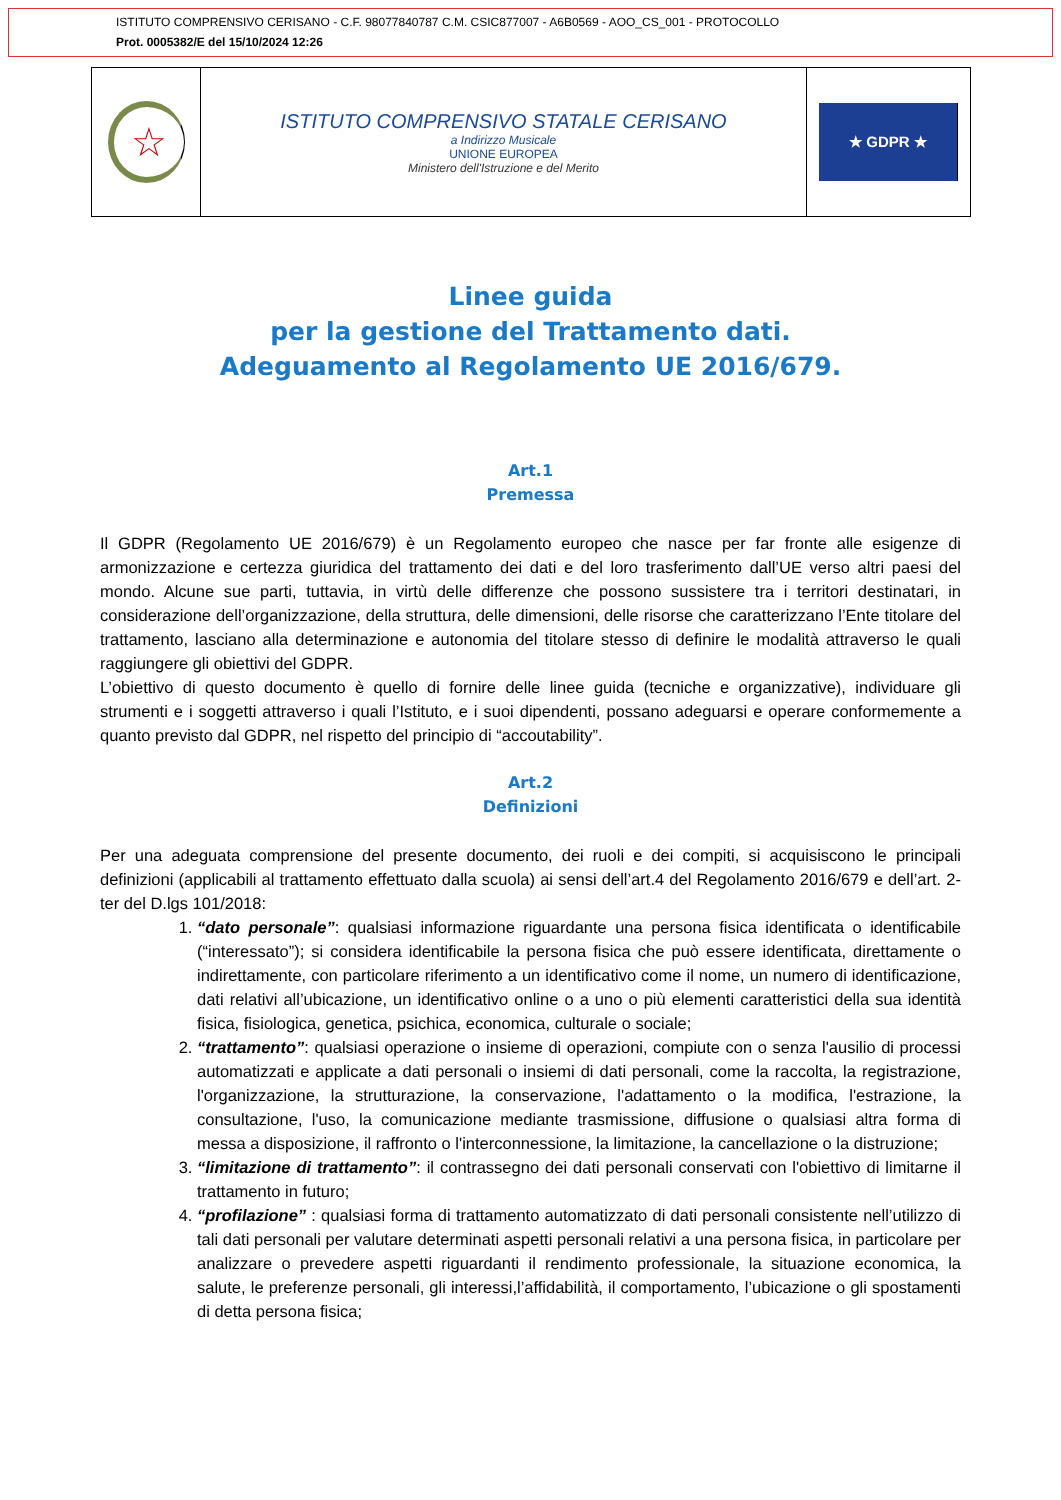ISTITUTO COMPRENSIVO CERISANO - C.F. 98077840787 C.M. CSIC877007 - A6B0569 - AOO_CS_001 - PROTOCOLLO
Prot. 0005382/E del 15/10/2024 12:26
☆
ISTITUTO COMPRENSIVO STATALE CERISANO
a Indirizzo Musicale
UNIONE EUROPEA
Ministero dell'Istruzione e del Merito
★ GDPR ★
Linee guida
per la gestione del Trattamento dati.
Adeguamento al Regolamento UE 2016/679.
Art.1
Premessa
Il GDPR (Regolamento UE 2016/679) è un Regolamento europeo che nasce per far fronte alle esigenze di armonizzazione e certezza giuridica del trattamento dei dati e del loro trasferimento dall’UE verso altri paesi del mondo. Alcune sue parti, tuttavia, in virtù delle differenze che possono sussistere tra i territori destinatari, in considerazione dell’organizzazione, della struttura, delle dimensioni, delle risorse che caratterizzano l’Ente titolare del trattamento, lasciano alla determinazione e autonomia del titolare stesso di definire le modalità attraverso le quali raggiungere gli obiettivi del GDPR.
L’obiettivo di questo documento è quello di fornire delle linee guida (tecniche e organizzative), individuare gli strumenti e i soggetti attraverso i quali l’Istituto, e i suoi dipendenti, possano adeguarsi e operare conformemente a quanto previsto dal GDPR, nel rispetto del principio di “accoutability”.
Art.2
Definizioni
Per una adeguata comprensione del presente documento, dei ruoli e dei compiti, si acquisiscono le principali definizioni (applicabili al trattamento effettuato dalla scuola) ai sensi dell’art.4 del Regolamento 2016/679 e dell’art. 2-ter del D.lgs 101/2018:
1. “dato personale”: qualsiasi informazione riguardante una persona fisica identificata o identificabile (“interessato”); si considera identificabile la persona fisica che può essere identificata, direttamente o indirettamente, con particolare riferimento a un identificativo come il nome, un numero di identificazione, dati relativi all’ubicazione, un identificativo online o a uno o più elementi caratteristici della sua identità fisica, fisiologica, genetica, psichica, economica, culturale o sociale;
2. “trattamento”: qualsiasi operazione o insieme di operazioni, compiute con o senza l'ausilio di processi automatizzati e applicate a dati personali o insiemi di dati personali, come la raccolta, la registrazione, l'organizzazione, la strutturazione, la conservazione, l'adattamento o la modifica, l'estrazione, la consultazione, l'uso, la comunicazione mediante trasmissione, diffusione o qualsiasi altra forma di messa a disposizione, il raffronto o l'interconnessione, la limitazione, la cancellazione o la distruzione;
3. “limitazione di trattamento”: il contrassegno dei dati personali conservati con l'obiettivo di limitarne il trattamento in futuro;
4. “profilazione” : qualsiasi forma di trattamento automatizzato di dati personali consistente nell’utilizzo di tali dati personali per valutare determinati aspetti personali relativi a una persona fisica, in particolare per analizzare o prevedere aspetti riguardanti il rendimento professionale, la situazione economica, la salute, le preferenze personali, gli interessi,l’affidabilità, il comportamento, l’ubicazione o gli spostamenti di detta persona fisica;